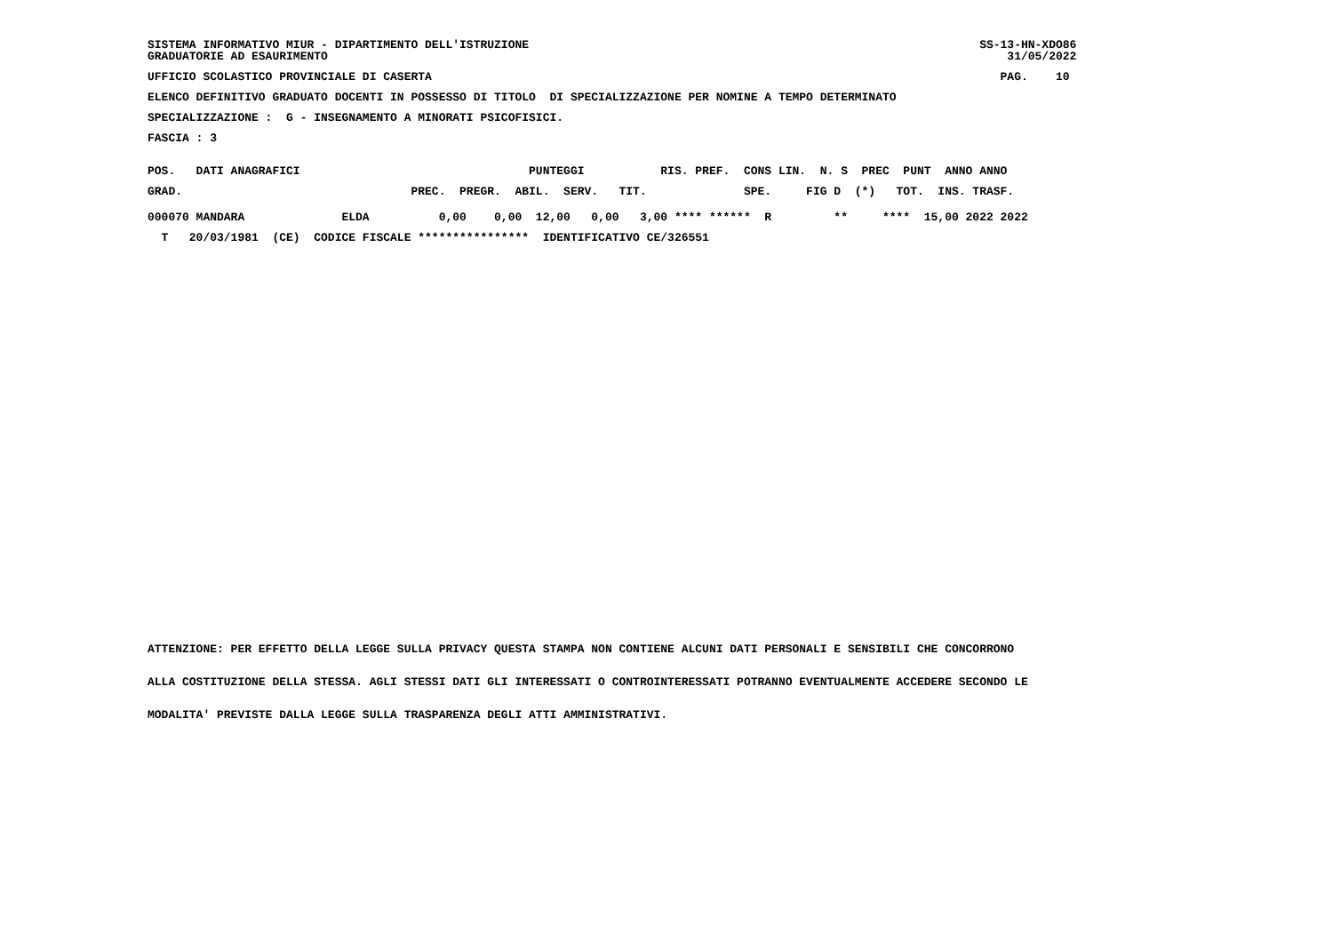SISTEMA INFORMATIVO MIUR - DIPARTIMENTO DELL'ISTRUZIONE                                                                 SS-13-HN-XDO86
GRADUATORIE AD ESAURIMENTO                                                                                                  31/05/2022
UFFICIO SCOLASTICO PROVINCIALE DI CASERTA                                                                                  PAG.    10
ELENCO DEFINITIVO GRADUATO DOCENTI IN POSSESSO DI TITOLO  DI SPECIALIZZAZIONE PER NOMINE A TEMPO DETERMINATO
SPECIALIZZAZIONE :  G - INSEGNAMENTO A MINORATI PSICOFISICI.
FASCIA : 3
POS.   DATI ANAGRAFICI                                 PUNTEGGI           RIS. PREF.  CONS LIN.  N. S  PREC  PUNT  ANNO ANNO
GRAD.                                 PREC.  PREGR.  ABIL.  SERV.   TIT.              SPE.     FIG D  (*)   TOT.  INS. TRASF.
000070 MANDARA              ELDA          0,00    0,00  12,00   0,00   3,00 **** ******  R         **     ****  15,00 2022 2022
  T   20/03/1981  (CE)  CODICE FISCALE ****************  IDENTIFICATIVO CE/326551
ATTENZIONE: PER EFFETTO DELLA LEGGE SULLA PRIVACY QUESTA STAMPA NON CONTIENE ALCUNI DATI PERSONALI E SENSIBILI CHE CONCORRONO
ALLA COSTITUZIONE DELLA STESSA. AGLI STESSI DATI GLI INTERESSATI O CONTROINTERESSATI POTRANNO EVENTUALMENTE ACCEDERE SECONDO LE
MODALITA' PREVISTE DALLA LEGGE SULLA TRASPARENZA DEGLI ATTI AMMINISTRATIVI.